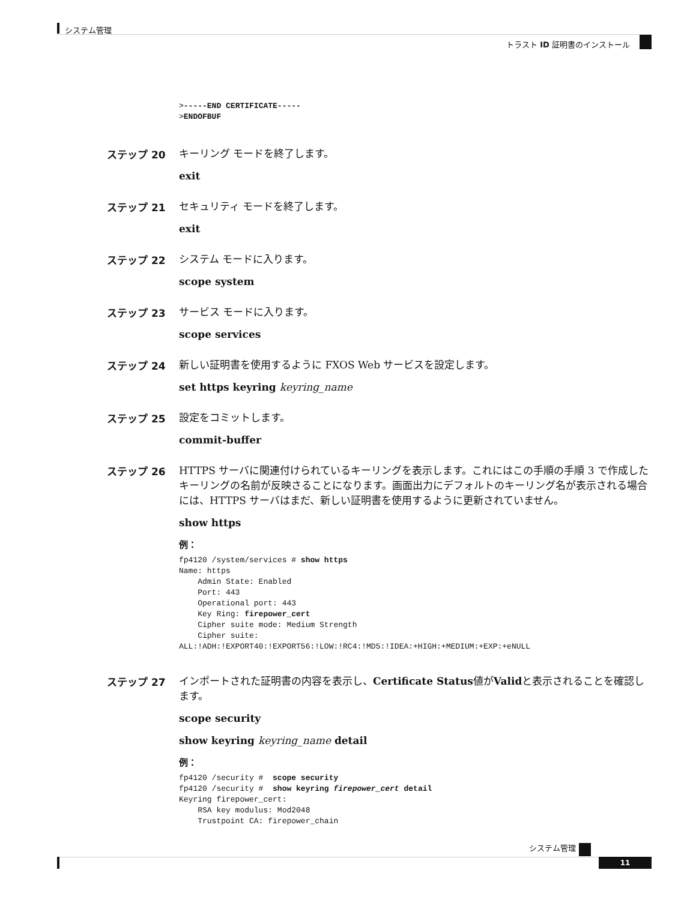システム管理
トラスト ID 証明書のインストール
>-----END CERTIFICATE-----
>ENDOFBUF
ステップ 20
キーリング モードを終了します。
exit
ステップ 21
セキュリティ モードを終了します。
exit
ステップ 22
システム モードに入ります。
scope system
ステップ 23
サービス モードに入ります。
scope services
ステップ 24
新しい証明書を使用するように FXOS Web サービスを設定します。
set https keyring keyring_name
ステップ 25
設定をコミットします。
commit-buffer
ステップ 26
HTTPS サーバに関連付けられているキーリングを表示します。これにはこの手順の手順 3 で作成したキーリングの名前が反映さることになります。画面出力にデフォルトのキーリング名が表示される場合には、HTTPS サーバはまだ、新しい証明書を使用するように更新されていません。
show https
例：
fp4120 /system/services # show https
Name: https
    Admin State: Enabled
    Port: 443
    Operational port: 443
    Key Ring: firepower_cert
    Cipher suite mode: Medium Strength
    Cipher suite:
ALL:!ADH:!EXPORT40:!EXPORT56:!LOW:!RC4:!MD5:!IDEA:+HIGH:+MEDIUM:+EXP:+eNULL
ステップ 27
インポートされた証明書の内容を表示し、Certificate Status値がValidと表示されることを確認します。
scope security
show keyring keyring_name detail
例：
fp4120 /security #  scope security
fp4120 /security #  show keyring firepower_cert detail
Keyring firepower_cert:
    RSA key modulus: Mod2048
    Trustpoint CA: firepower_chain
システム管理
11